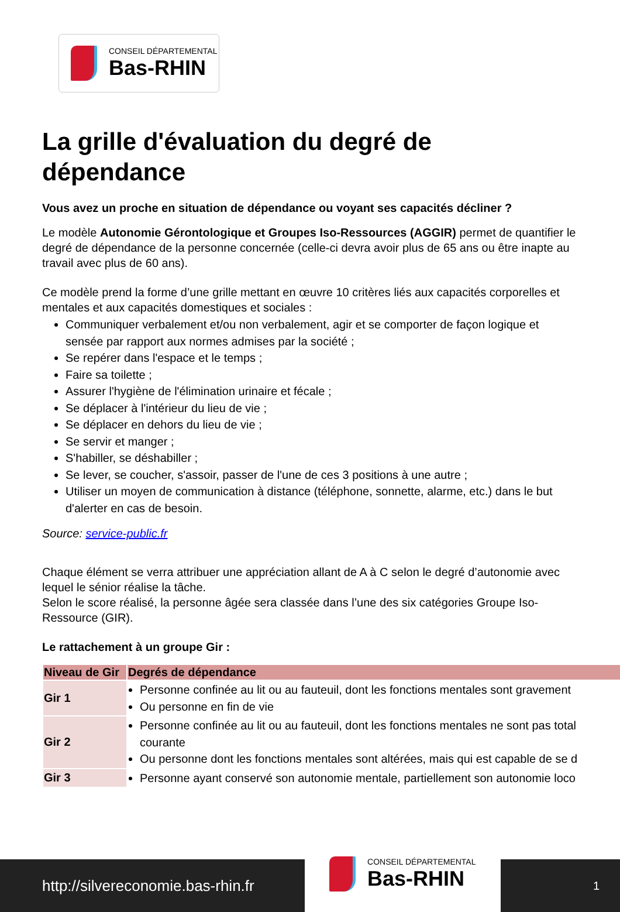CONSEIL DÉPARTEMENTAL
Bas-RHIN
La grille d'évaluation du degré de dépendance
Vous avez un proche en situation de dépendance ou voyant ses capacités décliner ?
Le modèle Autonomie Gérontologique et Groupes Iso-Ressources (AGGIR) permet de quantifier le degré de dépendance de la personne concernée (celle-ci devra avoir plus de 65 ans ou être inapte au travail avec plus de 60 ans).
Ce modèle prend la forme d’une grille mettant en œuvre 10 critères liés aux capacités corporelles et mentales et aux capacités domestiques et sociales :
Communiquer verbalement et/ou non verbalement, agir et se comporter de façon logique et sensée par rapport aux normes admises par la société ;
Se repérer dans l'espace et le temps ;
Faire sa toilette ;
Assurer l'hygiène de l'élimination urinaire et fécale ;
Se déplacer à l'intérieur du lieu de vie ;
Se déplacer en dehors du lieu de vie ;
Se servir et manger ;
S'habiller, se déshabiller ;
Se lever, se coucher, s'assoir, passer de l'une de ces 3 positions à une autre ;
Utiliser un moyen de communication à distance (téléphone, sonnette, alarme, etc.) dans le but d'alerter en cas de besoin.
Source: service-public.fr
Chaque élément se verra attribuer une appréciation allant de A à C selon le degré d’autonomie avec lequel le sénior réalise la tâche.
Selon le score réalisé, la personne âgée sera classée dans l’une des six catégories Groupe Iso-Ressource (GIR).
Le rattachement à un groupe Gir :
| Niveau de Gir | Degrés de dépendance |
| --- | --- |
| Gir 1 | Personne confinée au lit ou au fauteuil, dont les fonctions mentales sont gravement Ou personne en fin de vie |
| Gir 2 | Personne confinée au lit ou au fauteuil, dont les fonctions mentales ne sont pas total courante Ou personne dont les fonctions mentales sont altérées, mais qui est capable de se d |
| Gir 3 | Personne ayant conservé son autonomie mentale, partiellement son autonomie loco |
http://silvereconomie.bas-rhin.fr
CONSEIL DÉPARTEMENTAL
Bas-RHIN
1